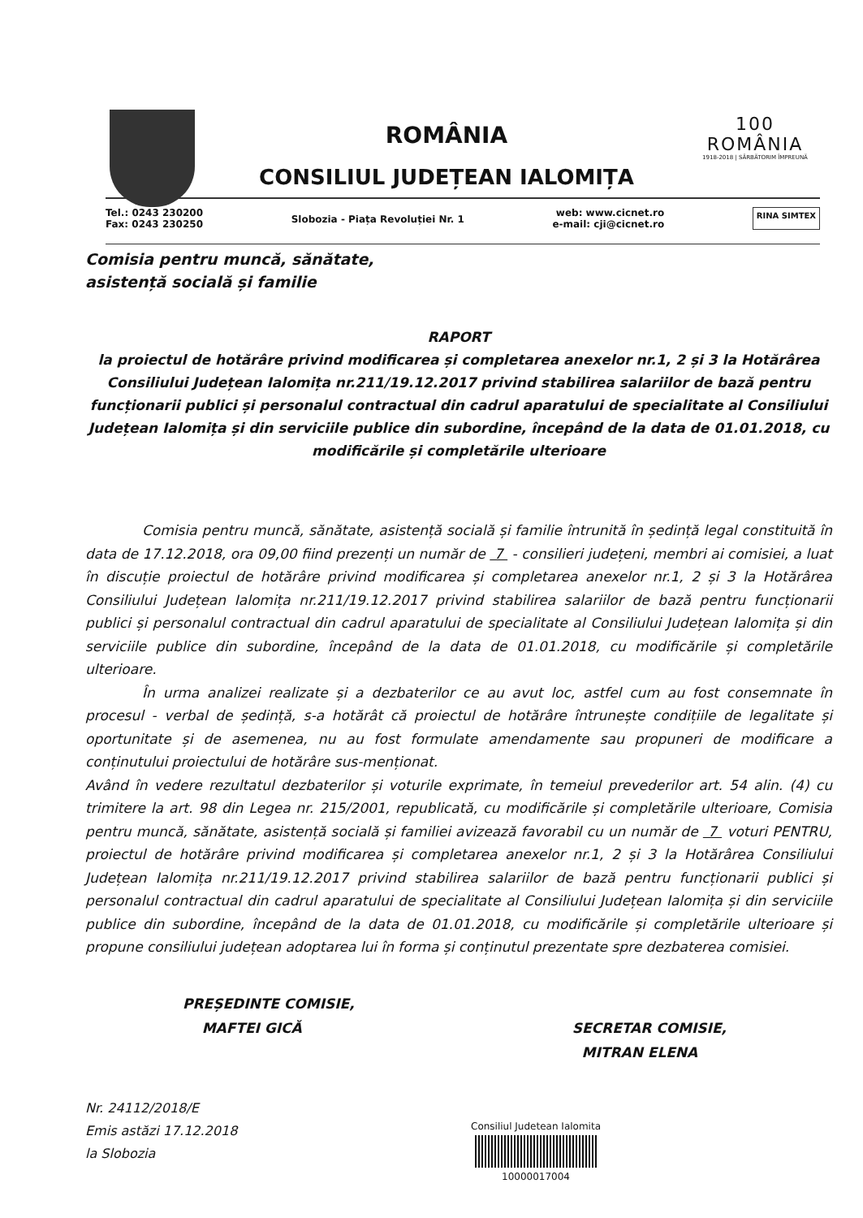ROMÂNIA
CONSILIUL JUDEȚEAN IALOMIȚA
100
ROMÂNIA
1918-2018 | SĂRBĂTORIM ÎMPREUNĂ
Tel.: 0243 230200
Fax: 0243 230250
Slobozia - Piața Revoluției Nr. 1
web: www.cicnet.ro
e-mail: cji@cicnet.ro
RINA SIMTEX
Comisia pentru muncă, sănătate,
asistență socială și familie
RAPORT
la proiectul de hotărâre privind modificarea și completarea anexelor nr.1, 2 și 3 la Hotărârea Consiliului Județean Ialomița nr.211/19.12.2017 privind stabilirea salariilor de bază pentru funcționarii publici și personalul contractual din cadrul aparatului de specialitate al Consiliului Județean Ialomița și din serviciile publice din subordine, începând de la data de 01.01.2018, cu modificările și completările ulterioare
Comisia pentru muncă, sănătate, asistență socială și familie întrunită în ședință legal constituită în data de 17.12.2018, ora 09,00 fiind prezenți un număr de 7 - consilieri județeni, membri ai comisiei, a luat în discuție proiectul de hotărâre privind modificarea și completarea anexelor nr.1, 2 și 3 la Hotărârea Consiliului Județean Ialomița nr.211/19.12.2017 privind stabilirea salariilor de bază pentru funcționarii publici și personalul contractual din cadrul aparatului de specialitate al Consiliului Județean Ialomița și din serviciile publice din subordine, începând de la data de 01.01.2018, cu modificările și completările ulterioare.
În urma analizei realizate și a dezbaterilor ce au avut loc, astfel cum au fost consemnate în procesul - verbal de ședință, s-a hotărât că proiectul de hotărâre întrunește condițiile de legalitate și oportunitate și de asemenea, nu au fost formulate amendamente sau propuneri de modificare a conținutului proiectului de hotărâre sus-menționat.
Având în vedere rezultatul dezbaterilor și voturile exprimate, în temeiul prevederilor art. 54 alin. (4) cu trimitere la art. 98 din Legea nr. 215/2001, republicată, cu modificările și completările ulterioare, Comisia pentru muncă, sănătate, asistență socială și familiei avizează favorabil cu un număr de 7 voturi PENTRU, proiectul de hotărâre privind modificarea și completarea anexelor nr.1, 2 și 3 la Hotărârea Consiliului Județean Ialomița nr.211/19.12.2017 privind stabilirea salariilor de bază pentru funcționarii publici și personalul contractual din cadrul aparatului de specialitate al Consiliului Județean Ialomița și din serviciile publice din subordine, începând de la data de 01.01.2018, cu modificările și completările ulterioare și propune consiliului județean adoptarea lui în forma și conținutul prezentate spre dezbaterea comisiei.
PREȘEDINTE COMISIE,
MAFTEI GICĂ
SECRETAR COMISIE,
MITRAN ELENA
Nr. 24112/2018/E
Emis astăzi 17.12.2018
la Slobozia
Consiliul Judetean Ialomita
10000017004